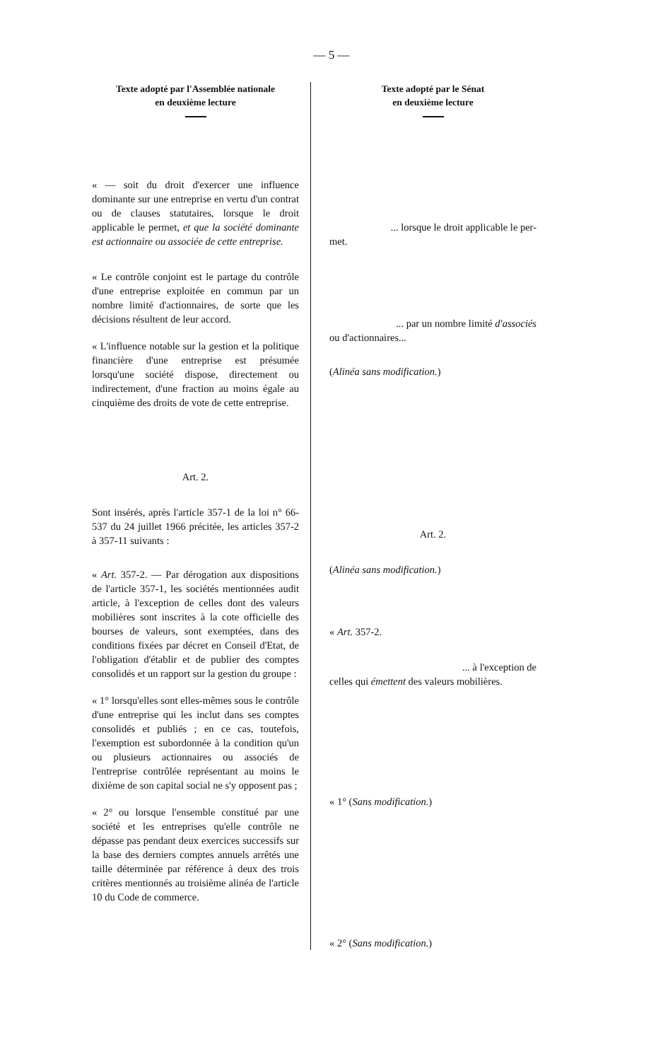— 5 —
Texte adopté par l'Assemblée nationale
en deuxième lecture
Texte adopté par le Sénat
en deuxième lecture
« — soit du droit d'exercer une influence dominante sur une entreprise en vertu d'un contrat ou de clauses statutaires, lorsque le droit applicable le permet, et que la société dominante est actionnaire ou associée de cette entreprise.
« Le contrôle conjoint est le partage du contrôle d'une entreprise exploitée en commun par un nombre limité d'actionnaires, de sorte que les décisions résultent de leur accord.
« L'influence notable sur la gestion et la politique financière d'une entreprise est présumée lorsqu'une société dispose, directement ou indirectement, d'une fraction au moins égale au cinquième des droits de vote de cette entreprise.
Art. 2.
Sont insérés, après l'article 357-1 de la loi n° 66-537 du 24 juillet 1966 précitée, les articles 357-2 à 357-11 suivants :
« Art. 357-2. — Par dérogation aux dispositions de l'article 357-1, les sociétés mentionnées audit article, à l'exception de celles dont des valeurs mobilières sont inscrites à la cote officielle des bourses de valeurs, sont exemptées, dans des conditions fixées par décret en Conseil d'Etat, de l'obligation d'établir et de publier des comptes consolidés et un rapport sur la gestion du groupe :
« 1° lorsqu'elles sont elles-mêmes sous le contrôle d'une entreprise qui les inclut dans ses comptes consolidés et publiés ; en ce cas, toutefois, l'exemption est subordonnée à la condition qu'un ou plusieurs actionnaires ou associés de l'entreprise contrôlée représentant au moins le dixième de son capital social ne s'y opposent pas ;
« 2° ou lorsque l'ensemble constitué par une société et les entreprises qu'elle contrôle ne dépasse pas pendant deux exercices successifs sur la base des derniers comptes annuels arrêtés une taille déterminée par référence à deux des trois critères mentionnés au troisième alinéa de l'article 10 du Code de commerce.
... lorsque le droit applicable le per-
met.
... par un nombre limité d'associés
ou d'actionnaires...
(Alinéa sans modification.)
Art. 2.
(Alinéa sans modification.)
« Art. 357-2.
... à l'exception de
celles qui émettent des valeurs mobilières.
« 1° (Sans modification.)
« 2° (Sans modification.)